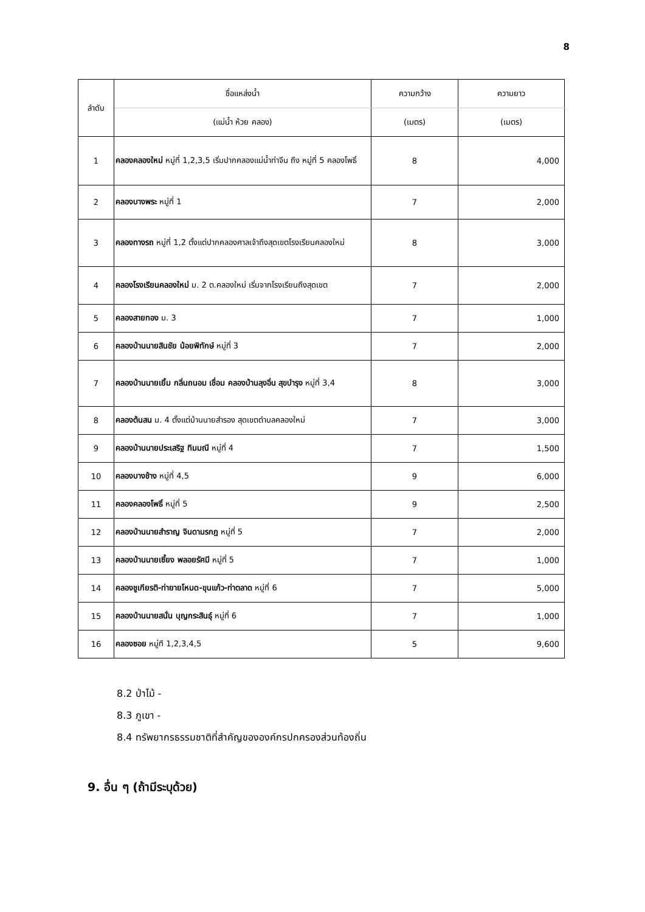8
| ลำดับ | ชื่อแหล่งน้ำ | ความกว้าง | ความยาว |
| --- | --- | --- | --- |
| | (แม่น้ำ ห้วย คลอง) | (เมตร) | (เมตร) |
| 1 | คลองคลองใหม่ หมู่ที่ 1,2,3,5 เริ่มปากคลองแม่น้ำท่าจีน ถึง หมู่ที่ 5 คลองโพธิ์ | 8 | 4,000 |
| 2 | คลองบางพระ หมู่ที่ 1 | 7 | 2,000 |
| 3 | คลองทางรถ หมู่ที่ 1,2 ตั้งแต่ปากคลองศาลเจ้าถึงสุดเขตโรงเรียนคลองใหม่ | 8 | 3,000 |
| 4 | คลองโรงเรียนคลองใหม่ ม. 2 ต.คลองใหม่ เริ่มจากโรงเรียนถึงสุดเขต | 7 | 2,000 |
| 5 | คลองสายทอง ม. 3 | 7 | 1,000 |
| 6 | คลองบ้านนายสินชัย น้อยพิทักษ์ หมู่ที่ 3 | 7 | 2,000 |
| 7 | คลองบ้านนายเยิ้ม กลิ่นถนอม เชื่อม คลองบ้านลุงอิ่น สุขบำรุง หมู่ที่ 3,4 | 8 | 3,000 |
| 8 | คลองต้นสน ม. 4 ตั้งแต่บ้านนายสำรอง สุดเขตตำบลคลองใหม่ | 7 | 3,000 |
| 9 | คลองบ้านนายประเสริฐ ทิมมณี หมู่ที่ 4 | 7 | 1,500 |
| 10 | คลองบางช้าง หมู่ที่ 4,5 | 9 | 6,000 |
| 11 | คลองคลองโพธิ์ หมู่ที่ 5 | 9 | 2,500 |
| 12 | คลองบ้านนายสำราญ จินดามรกฎ หมู่ที่ 5 | 7 | 2,000 |
| 13 | คลองบ้านนายเซี้ยง พลอยรัศมี หมู่ที่ 5 | 7 | 1,000 |
| 14 | คลองชูเกียรติ-ท่ายายโหมด-ขุนแก้ว-ท่าตลาด หมู่ที่ 6 | 7 | 5,000 |
| 15 | คลองบ้านนายสนั่น บุญกระสินธุ์ หมู่ที่ 6 | 7 | 1,000 |
| 16 | คลองซอย หมู่ที 1,2,3,4,5 | 5 | 9,600 |
8.2 ป่าไม้ -
8.3 ภูเขา -
8.4 ทรัพยากรธรรมชาติที่สำคัญขององค์กรปกครองส่วนท้องถิ่น
9. อื่น ๆ (ถ้ามีระบุด้วย)